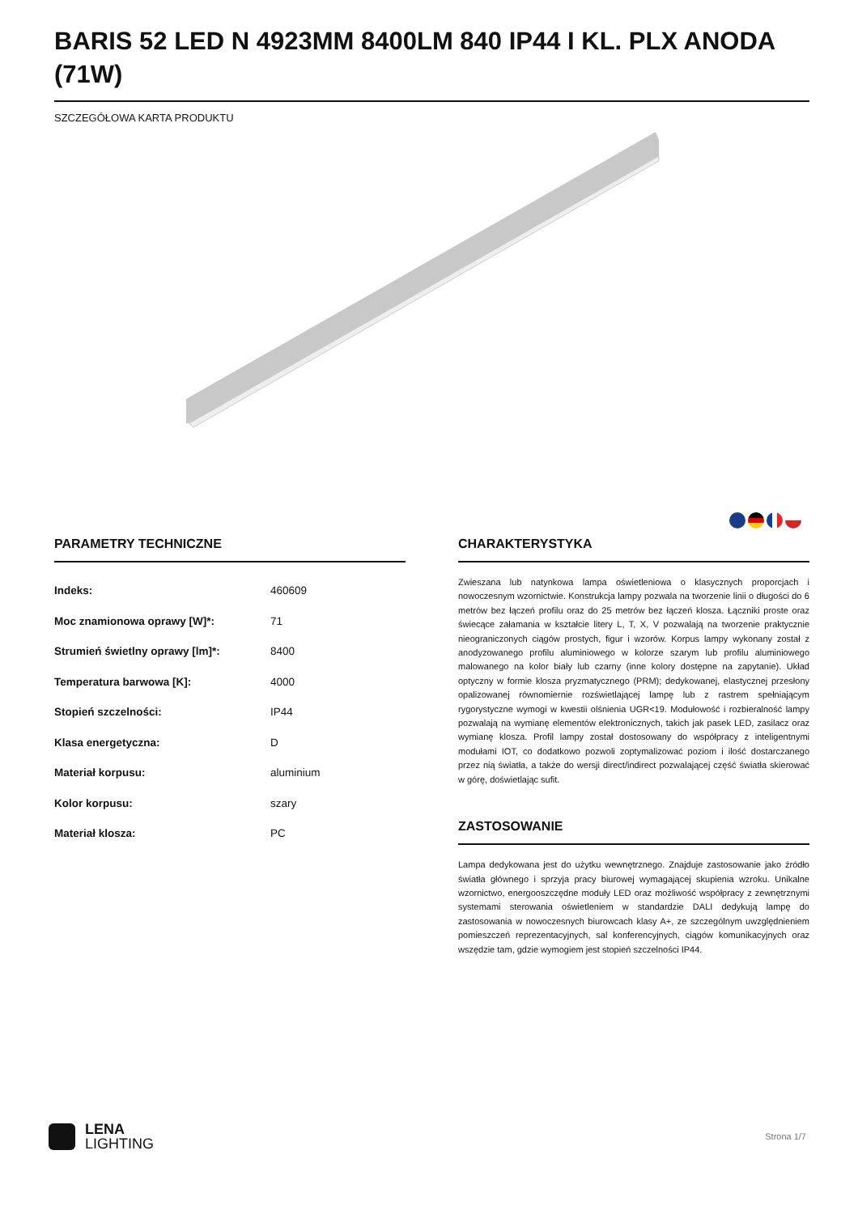BARIS 52 LED N 4923MM 8400LM 840 IP44 I KL. PLX ANODA (71W)
SZCZEGÓŁOWA KARTA PRODUKTU
PARAMETRY TECHNICZNE
| Indeks: | 460609 |
| Moc znamionowa oprawy [W]*: | 71 |
| Strumień świetlny oprawy [lm]*: | 8400 |
| Temperatura barwowa [K]: | 4000 |
| Stopień szczelności: | IP44 |
| Klasa energetyczna: | D |
| Materiał korpusu: | aluminium |
| Kolor korpusu: | szary |
| Materiał klosza: | PC |
CHARAKTERYSTYKA
Zwieszana lub natynkowa lampa oświetleniowa o klasycznych proporcjach i nowoczesnym wzornictwie. Konstrukcja lampy pozwala na tworzenie linii o długości do 6 metrów bez łączeń profilu oraz do 25 metrów bez łączeń klosza. Łączniki proste oraz świecące załamania w kształcie litery L, T, X, V pozwalają na tworzenie praktycznie nieograniczonych ciągów prostych, figur i wzorów. Korpus lampy wykonany został z anodyzowanego profilu aluminiowego w kolorze szarym lub profilu aluminiowego malowanego na kolor biały lub czarny (inne kolory dostępne na zapytanie). Układ optyczny w formie klosza pryzmatycznego (PRM); dedykowanej, elastycznej przesłony opalizowanej równomiernie rozświetlającej lampę lub z rastrem spełniającym rygorystyczne wymogi w kwestii olśnienia UGR<19. Modułowość i rozbieralność lampy pozwalają na wymianę elementów elektronicznych, takich jak pasek LED, zasilacz oraz wymianę klosza. Profil lampy został dostosowany do współpracy z inteligentnymi modułami IOT, co dodatkowo pozwoli zoptymalizować poziom i ilość dostarczanego przez nią światła, a także do wersji direct/indirect pozwalającej część światła skierować w górę, doświetlając sufit.
ZASTOSOWANIE
Lampa dedykowana jest do użytku wewnętrznego. Znajduje zastosowanie jako źródło światła głównego i sprzyja pracy biurowej wymagającej skupienia wzroku. Unikalne wzornictwo, energooszczędne moduły LED oraz możliwość współpracy z zewnętrznymi systemami sterowania oświetleniem w standardzie DALI dedykują lampę do zastosowania w nowoczesnych biurowcach klasy A+, ze szczególnym uwzględnieniem pomieszczeń reprezentacyjnych, sal konferencyjnych, ciągów komunikacyjnych oraz wszędzie tam, gdzie wymogiem jest stopień szczelności IP44.
LENA
LIGHTING
Strona 1/7